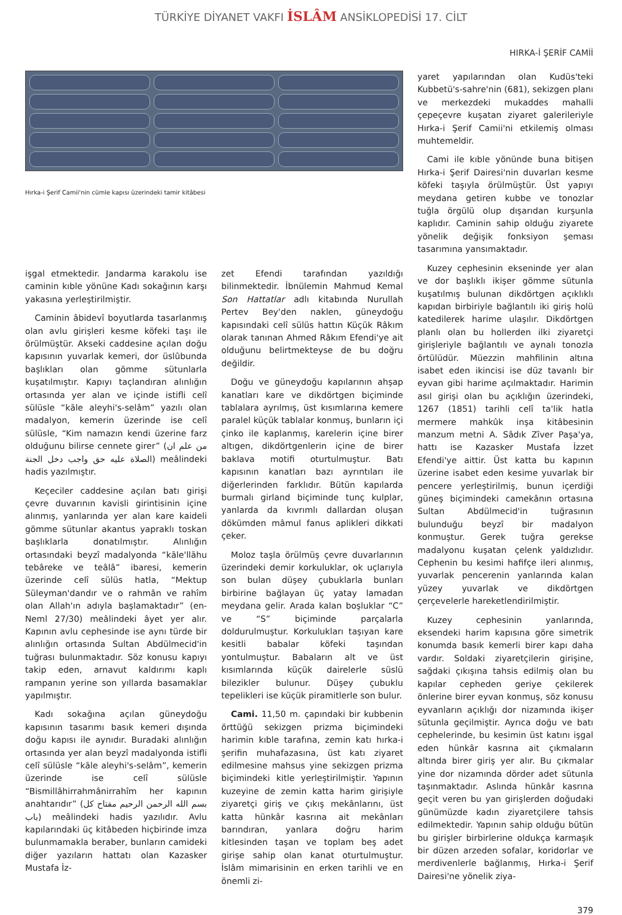TÜRKİYE DİYANET VAKFI İSLÂM ANSİKLOPEDİSİ 17. CİLT
HIRKA-İ ŞERİF CAMİİ
Hırka-i Şerif Camii'nin cümle kapısı üzerindeki tamir kitâbesi
işgal etmektedir. Jandarma karakolu ise caminin kıble yönüne Kadı sokağının karşı yakasına yerleştirilmiştir.
Caminin âbidevî boyutlarda tasarlanmış olan avlu girişleri kesme köfeki taşı ile örülmüştür. Akseki caddesine açılan doğu kapısının yuvarlak kemeri, dor üslûbunda başlıkları olan gömme sütunlarla kuşatılmıştır. Kapıyı taçlandıran alınlığın ortasında yer alan ve içinde istifli celî sülüsle “kāle aleyhi's-selâm” yazılı olan madalyon, kemerin üzerinde ise celî sülüsle, “Kim namazın kendi üzerine farz olduğunu bilirse cennete girer” (من علم ان الصلاة عليه حق واجب دخل الجنة) meâlindeki hadis yazılmıştır.
Keçeciler caddesine açılan batı girişi çevre duvarının kavisli girintisinin içine alınmış, yanlarında yer alan kare kaideli gömme sütunlar akantus yapraklı toskan başlıklarla donatılmıştır. Alınlığın ortasındaki beyzî madalyonda “kāle'llāhu tebâreke ve teâlâ” ibaresi, kemerin üzerinde celî sülüs hatla, “Mektup Süleyman'dandır ve o rahmân ve rahîm olan Allah'ın adıyla başlamaktadır” (en-Neml 27/30) meâlindeki âyet yer alır. Kapının avlu cephesinde ise aynı türde bir alınlığın ortasında Sultan Abdülmecid'in tuğrası bulunmaktadır. Söz konusu kapıyı takip eden, arnavut kaldırımı kaplı rampanın yerine son yıllarda basamaklar yapılmıştır.
Kadı sokağına açılan güneydoğu kapısının tasarımı basık kemeri dışında doğu kapısı ile aynıdır. Buradaki alınlığın ortasında yer alan beyzî madalyonda istifli celî sülüsle “kāle aleyhi's-selâm”, kemerin üzerinde ise celî sülüsle “Bismillâhirrahmânirrahîm her kapının anahtarıdır” (بسم الله الرحمن الرحيم مفتاح كل باب) meâlindeki hadis yazılıdır. Avlu kapılarındaki üç kitâbeden hiçbirinde imza bulunmamakla beraber, bunların camideki diğer yazıların hattatı olan Kazasker Mustafa İz-
zet Efendi tarafından yazıldığı bilinmektedir. İbnülemin Mahmud Kemal Son Hattatlar adlı kitabında Nurullah Pertev Bey'den naklen, güneydoğu kapısındaki celî sülüs hattın Küçük Râkım olarak tanınan Ahmed Râkım Efendi'ye ait olduğunu belirtmekteyse de bu doğru değildir.
Doğu ve güneydoğu kapılarının ahşap kanatları kare ve dikdörtgen biçiminde tablalara ayrılmış, üst kısımlarına kemere paralel küçük tablalar konmuş, bunların içi çinko ile kaplanmış, karelerin içine birer altıgen, dikdörtgenlerin içine de birer baklava motifi oturtulmuştur. Batı kapısının kanatları bazı ayrıntıları ile diğerlerinden farklıdır. Bütün kapılarda burmalı girland biçiminde tunç kulplar, yanlarda da kıvrımlı dallardan oluşan dökümden mâmul fanus aplikleri dikkati çeker.
Moloz taşla örülmüş çevre duvarlarının üzerindeki demir korkuluklar, ok uçlarıyla son bulan düşey çubuklarla bunları birbirine bağlayan üç yatay lamadan meydana gelir. Arada kalan boşluklar “C” ve “S” biçiminde parçalarla doldurulmuştur. Korkulukları taşıyan kare kesitli babalar köfeki taşından yontulmuştur. Babaların alt ve üst kısımlarında küçük dairelerle süslü bilezikler bulunur. Düşey çubuklu tepelikleri ise küçük piramitlerle son bulur.
Cami. 11,50 m. çapındaki bir kubbenin örttüğü sekizgen prizma biçimindeki harimin kıble tarafına, zemin katı hırka-i şerifin muhafazasına, üst katı ziyaret edilmesine mahsus yine sekizgen prizma biçimindeki kitle yerleştirilmiştir. Yapının kuzeyine de zemin katta harim girişiyle ziyaretçi giriş ve çıkış mekânlarını, üst katta hünkâr kasrına ait mekânları barındıran, yanlara doğru harim kitlesinden taşan ve toplam beş adet girişe sahip olan kanat oturtulmuştur. İslâm mimarisinin en erken tarihli ve en önemli zi-
yaret yapılarından olan Kudüs'teki Kubbetü's-sahre'nin (681), sekizgen planı ve merkezdeki mukaddes mahalli çepeçevre kuşatan ziyaret galerileriyle Hırka-i Şerif Camii'ni etkilemiş olması muhtemeldir.
Cami ile kıble yönünde buna bitişen Hırka-i Şerif Dairesi'nin duvarları kesme köfeki taşıyla örülmüştür. Üst yapıyı meydana getiren kubbe ve tonozlar tuğla örgülü olup dışarıdan kurşunla kaplıdır. Caminin sahip olduğu ziyarete yönelik değişik fonksiyon şeması tasarımına yansımaktadır.
Kuzey cephesinin ekseninde yer alan ve dor başlıklı ikişer gömme sütunla kuşatılmış bulunan dikdörtgen açıklıklı kapıdan birbiriyle bağlantılı iki giriş holü katedilerek harime ulaşılır. Dikdörtgen planlı olan bu hollerden ilki ziyaretçi girişleriyle bağlantılı ve aynalı tonozla örtülüdür. Müezzin mahfilinin altına isabet eden ikincisi ise düz tavanlı bir eyvan gibi harime açılmaktadır. Harimin asıl girişi olan bu açıklığın üzerindeki, 1267 (1851) tarihli celî ta'lik hatla mermere mahkûk inşa kitâbesinin manzum metni A. Sâdık Zîver Paşa'ya, hattı ise Kazasker Mustafa İzzet Efendi'ye aittir. Üst katta bu kapının üzerine isabet eden kesime yuvarlak bir pencere yerleştirilmiş, bunun içerdiği güneş biçimindeki camekânın ortasına Sultan Abdülmecid'in tuğrasının bulunduğu beyzî bir madalyon konmuştur. Gerek tuğra gerekse madalyonu kuşatan çelenk yaldızlıdır. Cephenin bu kesimi hafifçe ileri alınmış, yuvarlak pencerenin yanlarında kalan yüzey yuvarlak ve dikdörtgen çerçevelerle hareketlendirilmiştir.
Kuzey cephesinin yanlarında, eksendeki harim kapısına göre simetrik konumda basık kemerli birer kapı daha vardır. Soldaki ziyaretçilerin girişine, sağdaki çıkışına tahsis edilmiş olan bu kapılar cepheden geriye çekilerek önlerine birer eyvan konmuş, söz konusu eyvanların açıklığı dor nizamında ikişer sütunla geçilmiştir. Ayrıca doğu ve batı cephelerinde, bu kesimin üst katını işgal eden hünkâr kasrına ait çıkmaların altında birer giriş yer alır. Bu çıkmalar yine dor nizamında dörder adet sütunla taşınmaktadır. Aslında hünkâr kasrına geçit veren bu yan girişlerden doğudaki günümüzde kadın ziyaretçilere tahsis edilmektedir. Yapının sahip olduğu bütün bu girişler birbirlerine oldukça karmaşık bir düzen arzeden sofalar, koridorlar ve merdivenlerle bağlanmış, Hırka-i Şerif Dairesi'ne yönelik ziya-
379